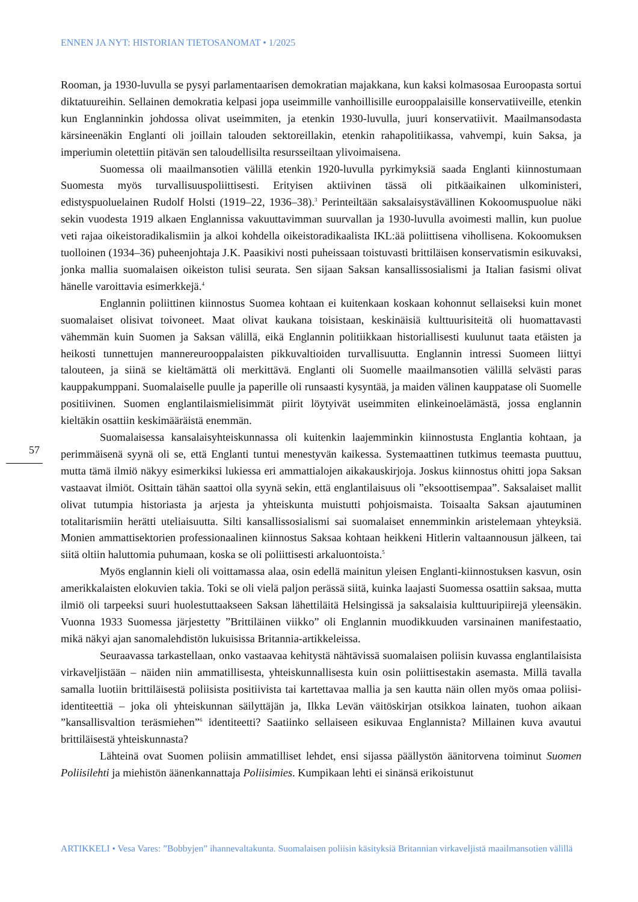ENNEN JA NYT: HISTORIAN TIETOSANOMAT • 1/2025
Rooman, ja 1930-luvulla se pysyi parlamentaarisen demokratian majakkana, kun kaksi kolmasosaa Euroopasta sortui diktatuureihin. Sellainen demokratia kelpasi jopa useimmille vanhoillisille eurooppalaisille konservatiiveille, etenkin kun Englanninkin johdossa olivat useimmiten, ja etenkin 1930-luvulla, juuri konservatiivit. Maailmansodasta kärsineenäkin Englanti oli joillain talouden sektoreillakin, etenkin rahapolitiikassa, vahvempi, kuin Saksa, ja imperiumin oletettiin pitävän sen taloudellisilta resursseiltaan ylivoimaisena.
Suomessa oli maailmansotien välillä etenkin 1920-luvulla pyrkimyksiä saada Englanti kiinnostumaan Suomesta myös turvallisuuspoliittisesti. Erityisen aktiivinen tässä oli pitkäaikainen ulkoministeri, edistyspuoluelainen Rudolf Holsti (1919–22, 1936–38).<sup>3</sup> Perinteiltään saksalaisystävällinen Kokoomuspuolue näki sekin vuodesta 1919 alkaen Englannissa vakuuttavimman suurvallan ja 1930-luvulla avoimesti mallin, kun puolue veti rajaa oikeistoradikalismiin ja alkoi kohdella oikeistoradikaalista IKL:ää poliittisena vihollisena. Kokoomuksen tuolloinen (1934–36) puheenjohtaja J.K. Paasikivi nosti puheissaan toistuvasti brittiläisen konservatismin esikuvaksi, jonka mallia suomalaisen oikeiston tulisi seurata. Sen sijaan Saksan kansallissosialismi ja Italian fasismi olivat hänelle varoittavia esimerkkejä.<sup>4</sup>
Englannin poliittinen kiinnostus Suomea kohtaan ei kuitenkaan koskaan kohonnut sellaiseksi kuin monet suomalaiset olisivat toivoneet. Maat olivat kaukana toisistaan, keskinäisiä kulttuurisiteitä oli huomattavasti vähemmän kuin Suomen ja Saksan välillä, eikä Englannin politiikkaan historiallisesti kuulunut taata etäisten ja heikosti tunnettujen mannereurooppalaisten pikkuvaltioiden turvallisuutta. Englannin intressi Suomeen liittyi talouteen, ja siinä se kieltämättä oli merkittävä. Englanti oli Suomelle maailmansotien välillä selvästi paras kauppakumppani. Suomalaiselle puulle ja paperille oli runsaasti kysyntää, ja maiden välinen kauppatase oli Suomelle positiivinen. Suomen englantilaismielisimmät piirit löytyivät useimmiten elinkeinoelämästä, jossa englannin kieltäkin osattiin keskimääräistä enemmän.
Suomalaisessa kansalaisyhteiskunnassa oli kuitenkin laajemminkin kiinnostusta Englantia kohtaan, ja perimmäisenä syynä oli se, että Englanti tuntui menestyvän kaikessa. Systemaattinen tutkimus teemasta puuttuu, mutta tämä ilmiö näkyy esimerkiksi lukiessa eri ammattialojen aikakauskirjoja. Joskus kiinnostus ohitti jopa Saksan vastaavat ilmiöt. Osittain tähän saattoi olla syynä sekin, että englantilaisuus oli ”eksoottisempaa”. Saksalaiset mallit olivat tutumpia historiasta ja arjesta ja yhteiskunta muistutti pohjoismaista. Toisaalta Saksan ajautuminen totalitarismiin herätti uteliaisuutta. Silti kansallissosialismi sai suomalaiset ennemminkin aristelemaan yhteyksiä. Monien ammattisektorien professionaalinen kiinnostus Saksaa kohtaan heikkeni Hitlerin valtaannousun jälkeen, tai siitä oltiin haluttomia puhumaan, koska se oli poliittisesti arkaluontoista.<sup>5</sup>
Myös englannin kieli oli voittamassa alaa, osin edellä mainitun yleisen Englanti-kiinnostuksen kasvun, osin amerikkalaisten elokuvien takia. Toki se oli vielä paljon perässä siitä, kuinka laajasti Suomessa osattiin saksaa, mutta ilmiö oli tarpeeksi suuri huolestuttaakseen Saksan lähettiläitä Helsingissä ja saksalaisia kulttuuripiirejä yleensäkin. Vuonna 1933 Suomessa järjestetty ”Brittiläinen viikko” oli Englannin muodikkuuden varsinainen manifestaatio, mikä näkyi ajan sanomalehdistön lukuisissa Britannia-artikkeleissa.
Seuraavassa tarkastellaan, onko vastaavaa kehitystä nähtävissä suomalaisen poliisin kuvassa englantilaisista virkaveljistään – näiden niin ammatillisesta, yhteiskunnallisesta kuin osin poliittisestakin asemasta. Millä tavalla samalla luotiin brittiläisestä poliisista positiivista tai kartettavaa mallia ja sen kautta näin ollen myös omaa poliisi-identiteettiä – joka oli yhteiskunnan säilyttäjän ja, Ilkka Levän väitöskirjan otsikkoa lainaten, tuohon aikaan ”kansallisvaltion teräsmiehen”<sup>6</sup> identiteetti? Saatiinko sellaiseen esikuvaa Englannista? Millainen kuva avautui brittiläisestä yhteiskunnasta?
Lähteinä ovat Suomen poliisin ammatilliset lehdet, ensi sijassa päällystön äänitorvena toiminut Suomen Poliisilehti ja miehistön äänenkannattaja Poliisimies. Kumpikaan lehti ei sinänsä erikoistunut
57
ARTIKKELI • Vesa Vares: ”Bobbyjen” ihannevaltakunta. Suomalaisen poliisin käsityksiä Britannian virkaveljistä maailmansotien välillä